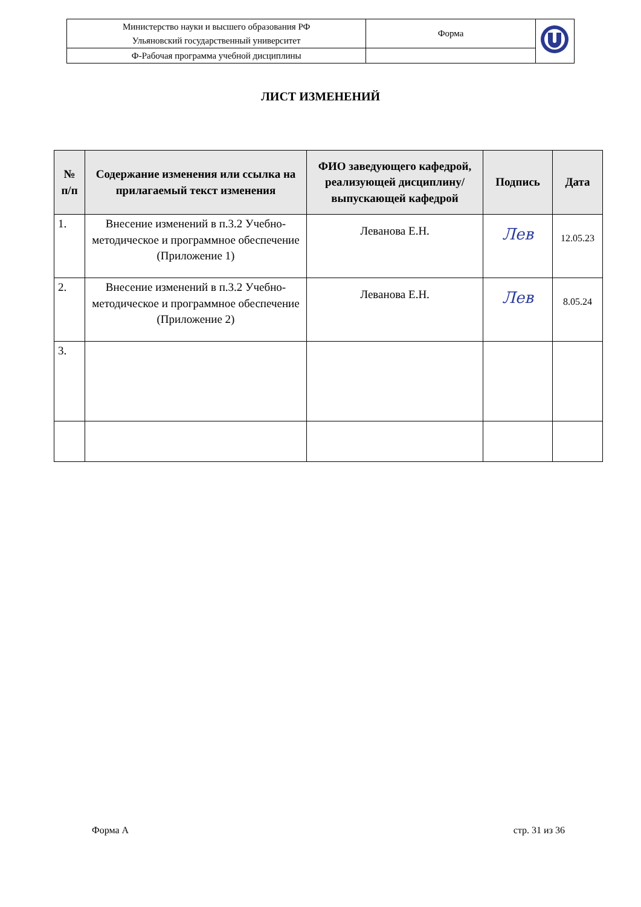| Министерство науки и высшего образования РФ Ульяновский государственный университет | Форма | |
| Ф-Рабочая программа учебной дисциплины | | |
ЛИСТ ИЗМЕНЕНИЙ
| № п/п | Содержание изменения или ссылка на прилагаемый текст изменения | ФИО заведующего кафедрой, реализующей дисциплину/выпускающей кафедрой | Подпись | Дата |
| --- | --- | --- | --- | --- |
| 1. | Внесение изменений в п.3.2 Учебно-методическое и программное обеспечение (Приложение 1) | Леванова Е.Н. | Лев | 12.05.23 |
| 2. | Внесение изменений в п.3.2 Учебно-методическое и программное обеспечение (Приложение 2) | Леванова Е.Н. | Лев | 8.05.24 |
| 3. | | | | |
Форма А стр. 31 из 36